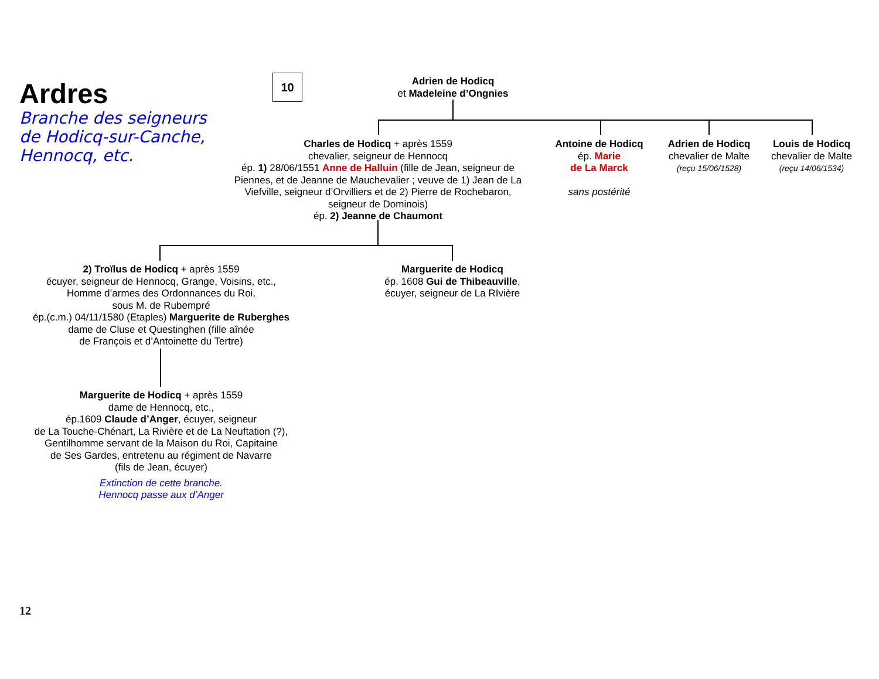Ardres
Branche des seigneurs de Hodicq-sur-Canche, Hennocq, etc.
10
Adrien de Hodicq
et Madeleine d’Ongnies
Charles de Hodicq + après 1559
chevalier, seigneur de Hennocq
ép. 1) 28/06/1551 Anne de Halluin (fille de Jean, seigneur de Piennes, et de Jeanne de Mauchevalier ; veuve de 1) Jean de La Viefville, seigneur d’Orvilliers et de 2) Pierre de Rochebaron, seigneur de Dominois)
ép. 2) Jeanne de Chaumont
Antoine de Hodicq
ép. Marie
de La Marck
sans postérité
Adrien de Hodicq
chevalier de Malte
(reçu 15/06/1528)
Louis de Hodicq
chevalier de Malte
(reçu 14/06/1534)
2) Troïlus de Hodicq + après 1559
écuyer, seigneur de Hennocq, Grange, Voisins, etc.,
Homme d’armes des Ordonnances du Roi,
sous M. de Rubempré
ép.(c.m.) 04/11/1580 (Etaples) Marguerite de Ruberghes
dame de Cluse et Questinghen (fille aînée
de François et d’Antoinette du Tertre)
Marguerite de Hodicq
ép. 1608 Gui de Thibeauville,
écuyer, seigneur de La RIvière
Marguerite de Hodicq + après 1559
dame de Hennocq, etc.,
ép.1609 Claude d’Anger, écuyer, seigneur
de La Touche-Chénart, La Rivière et de La Neuftation (?),
Gentilhomme servant de la Maison du Roi, Capitaine
de Ses Gardes, entretenu au régiment de Navarre
(fils de Jean, écuyer)
Extinction de cette branche.
Hennocq passe aux d’Anger
12